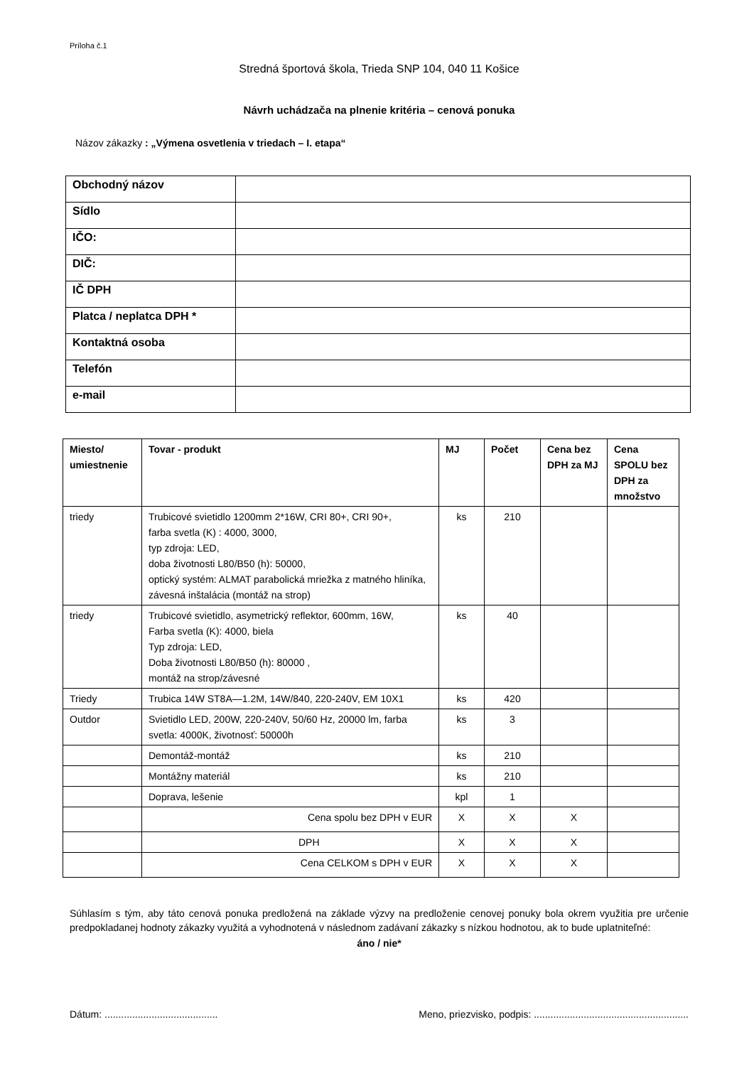Príloha č.1
Stredná športová škola, Trieda SNP 104, 040 11 Košice
Návrh uchádzača na plnenie kritéria – cenová ponuka
Názov zákazky : „Výmena osvetlenia v triedach – I. etapa“
| Obchodný názov | |
| Sídlo | |
| IČO: | |
| DIČ: | |
| IČ DPH | |
| Platca / neplatca DPH * | |
| Kontaktná osoba | |
| Telefón | |
| e-mail | |
| Miesto/ umiestnenie | Tovar - produkt | MJ | Počet | Cena bez DPH za MJ | Cena SPOLU bez DPH za množstvo |
| --- | --- | --- | --- | --- | --- |
| triedy | Trubicové svietidlo 1200mm 2*16W, CRI 80+, CRI 90+, farba svetla (K) : 4000, 3000, typ zdroja: LED, doba životnosti L80/B50 (h): 50000, optický systém: ALMAT parabolická mriežka z matného hliníka, závesná inštalácia (montáž na strop) | ks | 210 | | |
| triedy | Trubicové svietidlo, asymetrický reflektor, 600mm, 16W, Farba svetla (K): 4000, biela Typ zdroja: LED, Doba životnosti L80/B50 (h): 80000 , montáž na strop/závesné | ks | 40 | | |
| Triedy | Trubica 14W ST8A—1.2M, 14W/840, 220-240V, EM 10X1 | ks | 420 | | |
| Outdor | Svietidlo LED, 200W, 220-240V, 50/60 Hz, 20000 lm, farba svetla: 4000K, životnosť: 50000h | ks | 3 | | |
| | Demontáž-montáž | ks | 210 | | |
| | Montážny materiál | ks | 210 | | |
| | Doprava, lešenie | kpl | 1 | | |
| | Cena spolu bez DPH v EUR | X | X | X | |
| | DPH | X | X | X | |
| | Cena CELKOM s DPH v EUR | X | X | X | |
Súhlasím s tým, aby táto cenová ponuka predložená na základe výzvy na predloženie cenovej ponuky bola okrem využitia pre určenie predpokladanej hodnoty zákazky využitá a vyhodnotená v následnom zadávaní zákazky s nízkou hodnotou, ak to bude uplatniteľné:
áno / nie*
Dátum: ......................................... Meno, priezvisko, podpis: ........................................................